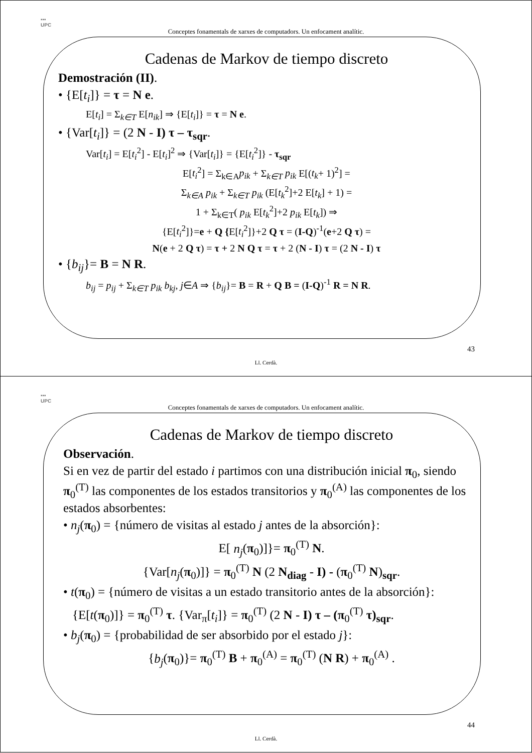▪▪▪
UPC
Conceptes fonamentals de xarxes de computadors. Un enfocament analític.
Cadenas de Markov de tiempo discreto
Demostración (II).
• {E[t<sub>i</sub>]} = τ = N e.
E[t<sub>i</sub>] = Σ<sub>k∈T</sub> E[n<sub>ik</sub>] ⇒ {E[t<sub>i</sub>]} = τ = N e.
• {Var[t<sub>i</sub>]} = (2 N - I) τ – τ<sub>sqr</sub>.
Var[t<sub>i</sub>] = E[t<sub>i</sub><sup>2</sup>] - E[t<sub>i</sub>]<sup>2</sup> ⇒ {Var[t<sub>i</sub>]} = {E[t<sub>i</sub><sup>2</sup>]} - τ<sub>sqr</sub>
E[t<sub>i</sub><sup>2</sup>] = Σ<sub>k∈A</sub>p<sub>ik</sub> + Σ<sub>k∈T</sub> p<sub>ik</sub> E[(t<sub>k</sub>+ 1)<sup>2</sup>] =
Σ<sub>k∈A</sub> p<sub>ik</sub> + Σ<sub>k∈T</sub> p<sub>ik</sub> (E[t<sub>k</sub><sup>2</sup>]+2 E[t<sub>k</sub>] + 1) =
1 + Σ<sub>k∈T</sub>( p<sub>ik</sub> E[t<sub>k</sub><sup>2</sup>]+2 p<sub>ik</sub> E[t<sub>k</sub>]) ⇒
{E[t<sub>i</sub><sup>2</sup>]}=e + Q {E[t<sub>i</sub><sup>2</sup>]}+2 Q τ = (I-Q)<sup>-1</sup>(e+2 Q τ) =
N(e + 2 Q τ) = τ + 2 N Q τ = τ + 2 (N - I) τ = (2 N - I) τ
• {b<sub>ij</sub>}= B = N R.
b<sub>ij</sub> = p<sub>ij</sub> + Σ<sub>k∈T</sub> p<sub>ik</sub> b<sub>kj</sub>, j∈A ⇒ {b<sub>ij</sub>}= B = R + Q B = (I-Q)<sup>-1</sup> R = N R.
43
Ll. Cerdà.
▪▪▪
UPC
Conceptes fonamentals de xarxes de computadors. Un enfocament analític.
Cadenas de Markov de tiempo discreto
Observación.
Si en vez de partir del estado i partimos con una distribución inicial π<sub>0</sub>, siendo π<sub>0</sub><sup>(T)</sup> las componentes de los estados transitorios y π<sub>0</sub><sup>(A)</sup> las componentes de los estados absorbentes:
• n<sub>j</sub>(π<sub>0</sub>) = {número de visitas al estado j antes de la absorción}:
E[ n<sub>j</sub>(π<sub>0</sub>)]}= π<sub>0</sub><sup>(T)</sup> N.
{Var[n<sub>j</sub>(π<sub>0</sub>)]} = π<sub>0</sub><sup>(T)</sup> N (2 N<sub>diag</sub> - I) - (π<sub>0</sub><sup>(T)</sup> N)<sub>sqr</sub>.
• t(π<sub>0</sub>) = {número de visitas a un estado transitorio antes de la absorción}:
{E[t(π<sub>0</sub>)]} = π<sub>0</sub><sup>(T)</sup> τ. {Var<sub>π</sub>[t<sub>i</sub>]} = π<sub>0</sub><sup>(T)</sup> (2 N - I) τ – (π<sub>0</sub><sup>(T)</sup> τ)<sub>sqr</sub>.
• b<sub>j</sub>(π<sub>0</sub>) = {probabilidad de ser absorbido por el estado j}:
{b<sub>j</sub>(π<sub>0</sub>)}= π<sub>0</sub><sup>(T)</sup> B + π<sub>0</sub><sup>(A)</sup> = π<sub>0</sub><sup>(T)</sup> (N R) + π<sub>0</sub><sup>(A)</sup> .
44
Ll. Cerdà.